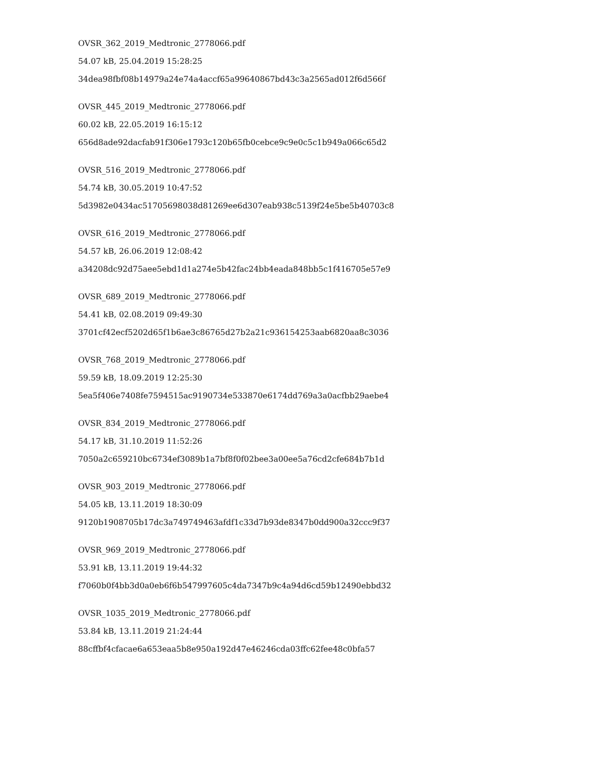OVSR_362_2019_Medtronic_2778066.pdf
54.07 kB, 25.04.2019 15:28:25
34dea98fbf08b14979a24e74a4accf65a99640867bd43c3a2565ad012f6d566f
OVSR_445_2019_Medtronic_2778066.pdf
60.02 kB, 22.05.2019 16:15:12
656d8ade92dacfab91f306e1793c120b65fb0cebce9c9e0c5c1b949a066c65d2
OVSR_516_2019_Medtronic_2778066.pdf
54.74 kB, 30.05.2019 10:47:52
5d3982e0434ac51705698038d81269ee6d307eab938c5139f24e5be5b40703c8
OVSR_616_2019_Medtronic_2778066.pdf
54.57 kB, 26.06.2019 12:08:42
a34208dc92d75aee5ebd1d1a274e5b42fac24bb4eada848bb5c1f416705e57e9
OVSR_689_2019_Medtronic_2778066.pdf
54.41 kB, 02.08.2019 09:49:30
3701cf42ecf5202d65f1b6ae3c86765d27b2a21c936154253aab6820aa8c3036
OVSR_768_2019_Medtronic_2778066.pdf
59.59 kB, 18.09.2019 12:25:30
5ea5f406e7408fe7594515ac9190734e533870e6174dd769a3a0acfbb29aebe4
OVSR_834_2019_Medtronic_2778066.pdf
54.17 kB, 31.10.2019 11:52:26
7050a2c659210bc6734ef3089b1a7bf8f0f02bee3a00ee5a76cd2cfe684b7b1d
OVSR_903_2019_Medtronic_2778066.pdf
54.05 kB, 13.11.2019 18:30:09
9120b1908705b17dc3a749749463afdf1c33d7b93de8347b0dd900a32ccc9f37
OVSR_969_2019_Medtronic_2778066.pdf
53.91 kB, 13.11.2019 19:44:32
f7060b0f4bb3d0a0eb6f6b547997605c4da7347b9c4a94d6cd59b12490ebbd32
OVSR_1035_2019_Medtronic_2778066.pdf
53.84 kB, 13.11.2019 21:24:44
88cffbf4cfacae6a653eaa5b8e950a192d47e46246cda03ffc62fee48c0bfa57